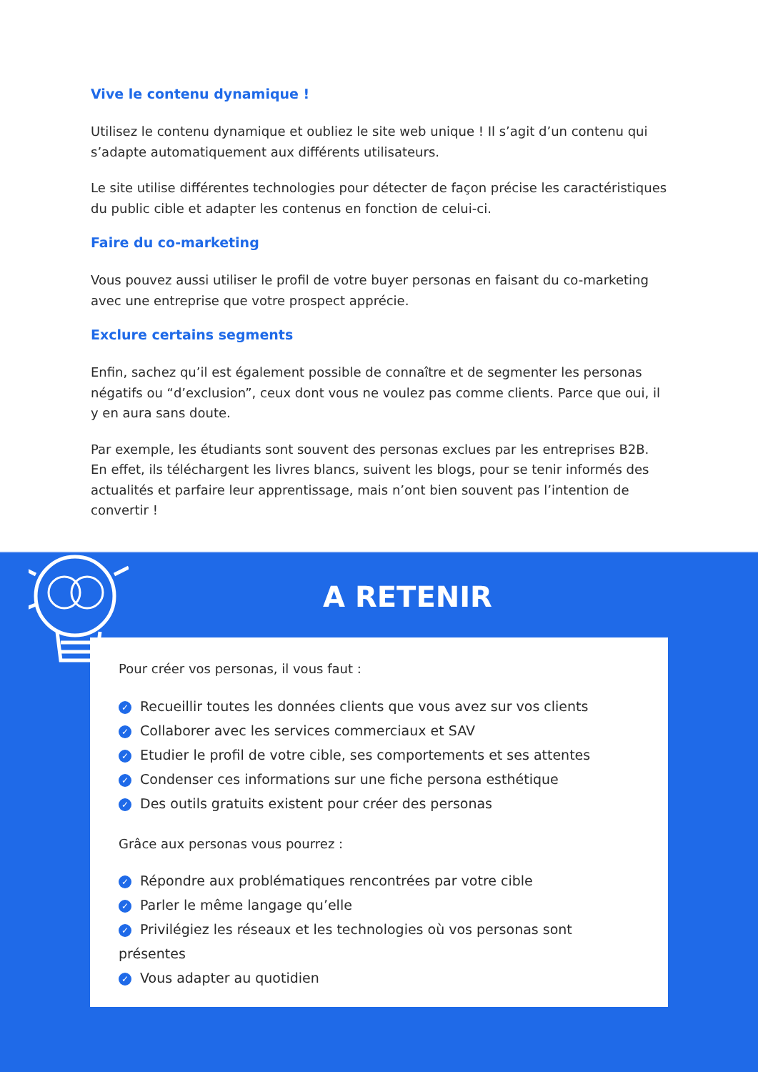Vive le contenu dynamique !
Utilisez le contenu dynamique et oubliez le site web unique ! Il s’agit d’un contenu qui s’adapte automatiquement aux différents utilisateurs.
Le site utilise différentes technologies pour détecter de façon précise les caractéristiques du public cible et adapter les contenus en fonction de celui-ci.
Faire du co-marketing
Vous pouvez aussi utiliser le profil de votre buyer personas en faisant du co-marketing avec une entreprise que votre prospect apprécie.
Exclure certains segments
Enfin, sachez qu’il est également possible de connaître et de segmenter les personas négatifs ou “d’exclusion”, ceux dont vous ne voulez pas comme clients. Parce que oui, il y en aura sans doute.
Par exemple, les étudiants sont souvent des personas exclues par les entreprises B2B. En effet, ils téléchargent les livres blancs, suivent les blogs, pour se tenir informés des actualités et parfaire leur apprentissage, mais n’ont bien souvent pas l’intention de convertir !
A RETENIR
Pour créer vos personas, il vous faut :
✓ Recueillir toutes les données clients que vous avez sur vos clients
✓ Collaborer avec les services commerciaux et SAV
✓ Etudier le profil de votre cible, ses comportements et ses attentes
✓ Condenser ces informations sur une fiche persona esthétique
✓ Des outils gratuits existent pour créer des personas
Grâce aux personas vous pourrez :
✓ Répondre aux problématiques rencontrées par votre cible
✓ Parler le même langage qu’elle
✓ Privilégiez les réseaux et les technologies où vos personas sont présentes
✓ Vous adapter au quotidien